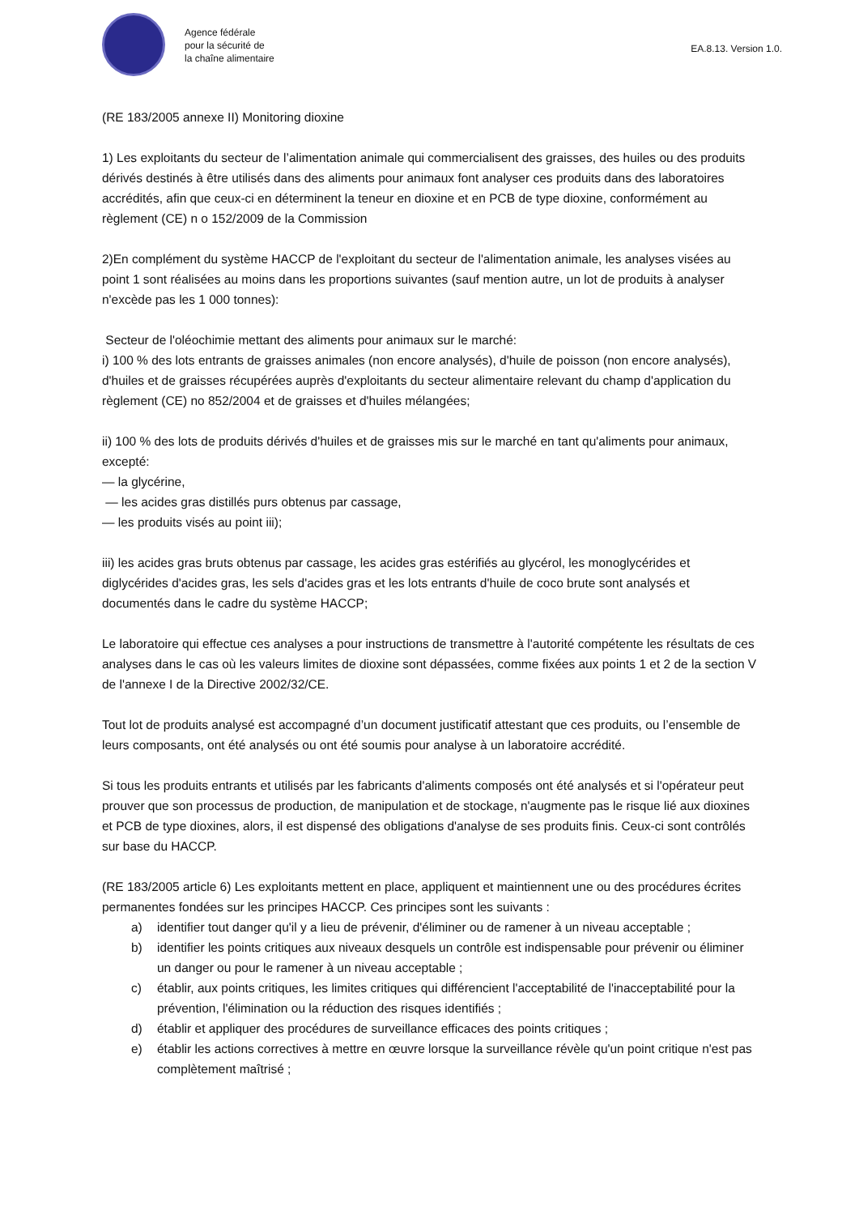Agence fédérale
pour la sécurité de
la chaîne alimentaire
EA.8.13. Version 1.0.
(RE 183/2005 annexe II) Monitoring dioxine
1) Les exploitants du secteur de l’alimentation animale qui commercialisent des graisses, des huiles ou des produits dérivés destinés à être utilisés dans des aliments pour animaux font analyser ces produits dans des laboratoires accrédités, afin que ceux-ci en déterminent la teneur en dioxine et en PCB de type dioxine, conformément au règlement (CE) n o 152/2009 de la Commission
2)En complément du système HACCP de l'exploitant du secteur de l'alimentation animale, les analyses visées au point 1 sont réalisées au moins dans les proportions suivantes (sauf mention autre, un lot de produits à analyser n'excède pas les 1 000 tonnes):
Secteur de l'oléochimie mettant des aliments pour animaux sur le marché:
i) 100 % des lots entrants de graisses animales (non encore analysés), d'huile de poisson (non encore analysés), d'huiles et de graisses récupérées auprès d'exploitants du secteur alimentaire relevant du champ d'application du règlement (CE) no 852/2004 et de graisses et d'huiles mélangées;
ii) 100 % des lots de produits dérivés d'huiles et de graisses mis sur le marché en tant qu'aliments pour animaux, excepté:
— la glycérine,
— les acides gras distillés purs obtenus par cassage,
— les produits visés au point iii);
iii) les acides gras bruts obtenus par cassage, les acides gras estérifiés au glycérol, les monoglycérides et diglycérides d'acides gras, les sels d'acides gras et les lots entrants d'huile de coco brute sont analysés et documentés dans le cadre du système HACCP;
Le laboratoire qui effectue ces analyses a pour instructions de transmettre à l'autorité compétente les résultats de ces analyses dans le cas où les valeurs limites de dioxine sont dépassées, comme fixées aux points 1 et 2 de la section V de l'annexe I de la Directive 2002/32/CE.
Tout lot de produits analysé est accompagné d’un document justificatif attestant que ces produits, ou l’ensemble de leurs composants, ont été analysés ou ont été soumis pour analyse à un laboratoire accrédité.
Si tous les produits entrants et utilisés par les fabricants d'aliments composés ont été analysés et si l'opérateur peut prouver que son processus de production, de manipulation et de stockage, n'augmente pas le risque lié aux dioxines et PCB de type dioxines, alors, il est dispensé des obligations d'analyse de ses produits finis. Ceux-ci sont contrôlés sur base du HACCP.
(RE 183/2005 article 6) Les exploitants mettent en place, appliquent et maintiennent une ou des procédures écrites permanentes fondées sur les principes HACCP. Ces principes sont les suivants :
a) identifier tout danger qu'il y a lieu de prévenir, d'éliminer ou de ramener à un niveau acceptable ;
b) identifier les points critiques aux niveaux desquels un contrôle est indispensable pour prévenir ou éliminer un danger ou pour le ramener à un niveau acceptable ;
c) établir, aux points critiques, les limites critiques qui différencient l'acceptabilité de l'inacceptabilité pour la prévention, l'élimination ou la réduction des risques identifiés ;
d) établir et appliquer des procédures de surveillance efficaces des points critiques ;
e) établir les actions correctives à mettre en œuvre lorsque la surveillance révèle qu'un point critique n'est pas complètement maîtrisé ;